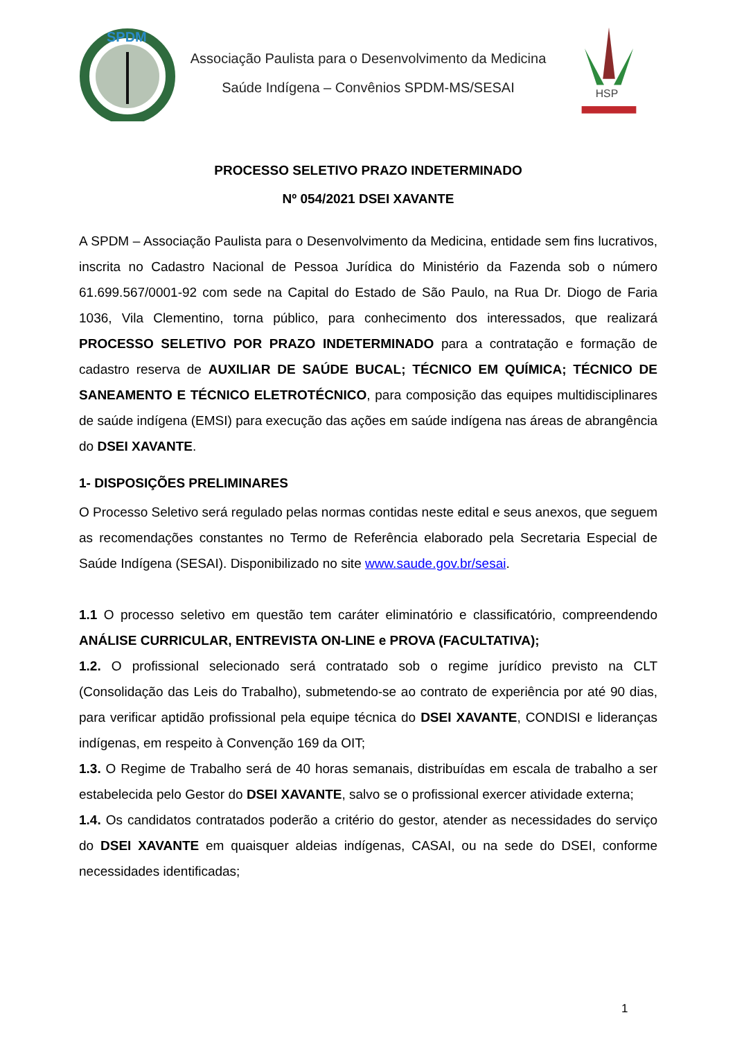SPDM
Associação Paulista para o Desenvolvimento da Medicina
Saúde Indígena – Convênios SPDM-MS/SESAI
HSP
PROCESSO SELETIVO PRAZO INDETERMINADO
Nº 054/2021 DSEI XAVANTE
A SPDM – Associação Paulista para o Desenvolvimento da Medicina, entidade sem fins lucrativos, inscrita no Cadastro Nacional de Pessoa Jurídica do Ministério da Fazenda sob o número 61.699.567/0001-92 com sede na Capital do Estado de São Paulo, na Rua Dr. Diogo de Faria 1036, Vila Clementino, torna público, para conhecimento dos interessados, que realizará PROCESSO SELETIVO POR PRAZO INDETERMINADO para a contratação e formação de cadastro reserva de AUXILIAR DE SAÚDE BUCAL; TÉCNICO EM QUÍMICA; TÉCNICO DE SANEAMENTO E TÉCNICO ELETROTÉCNICO, para composição das equipes multidisciplinares de saúde indígena (EMSI) para execução das ações em saúde indígena nas áreas de abrangência do DSEI XAVANTE.
1- DISPOSIÇÕES PRELIMINARES
O Processo Seletivo será regulado pelas normas contidas neste edital e seus anexos, que seguem as recomendações constantes no Termo de Referência elaborado pela Secretaria Especial de Saúde Indígena (SESAI). Disponibilizado no site www.saude.gov.br/sesai.
1.1 O processo seletivo em questão tem caráter eliminatório e classificatório, compreendendo ANÁLISE CURRICULAR, ENTREVISTA ON-LINE e PROVA (FACULTATIVA);
1.2. O profissional selecionado será contratado sob o regime jurídico previsto na CLT (Consolidação das Leis do Trabalho), submetendo-se ao contrato de experiência por até 90 dias, para verificar aptidão profissional pela equipe técnica do DSEI XAVANTE, CONDISI e lideranças indígenas, em respeito à Convenção 169 da OIT;
1.3. O Regime de Trabalho será de 40 horas semanais, distribuídas em escala de trabalho a ser estabelecida pelo Gestor do DSEI XAVANTE, salvo se o profissional exercer atividade externa;
1.4. Os candidatos contratados poderão a critério do gestor, atender as necessidades do serviço do DSEI XAVANTE em quaisquer aldeias indígenas, CASAI, ou na sede do DSEI, conforme necessidades identificadas;
1